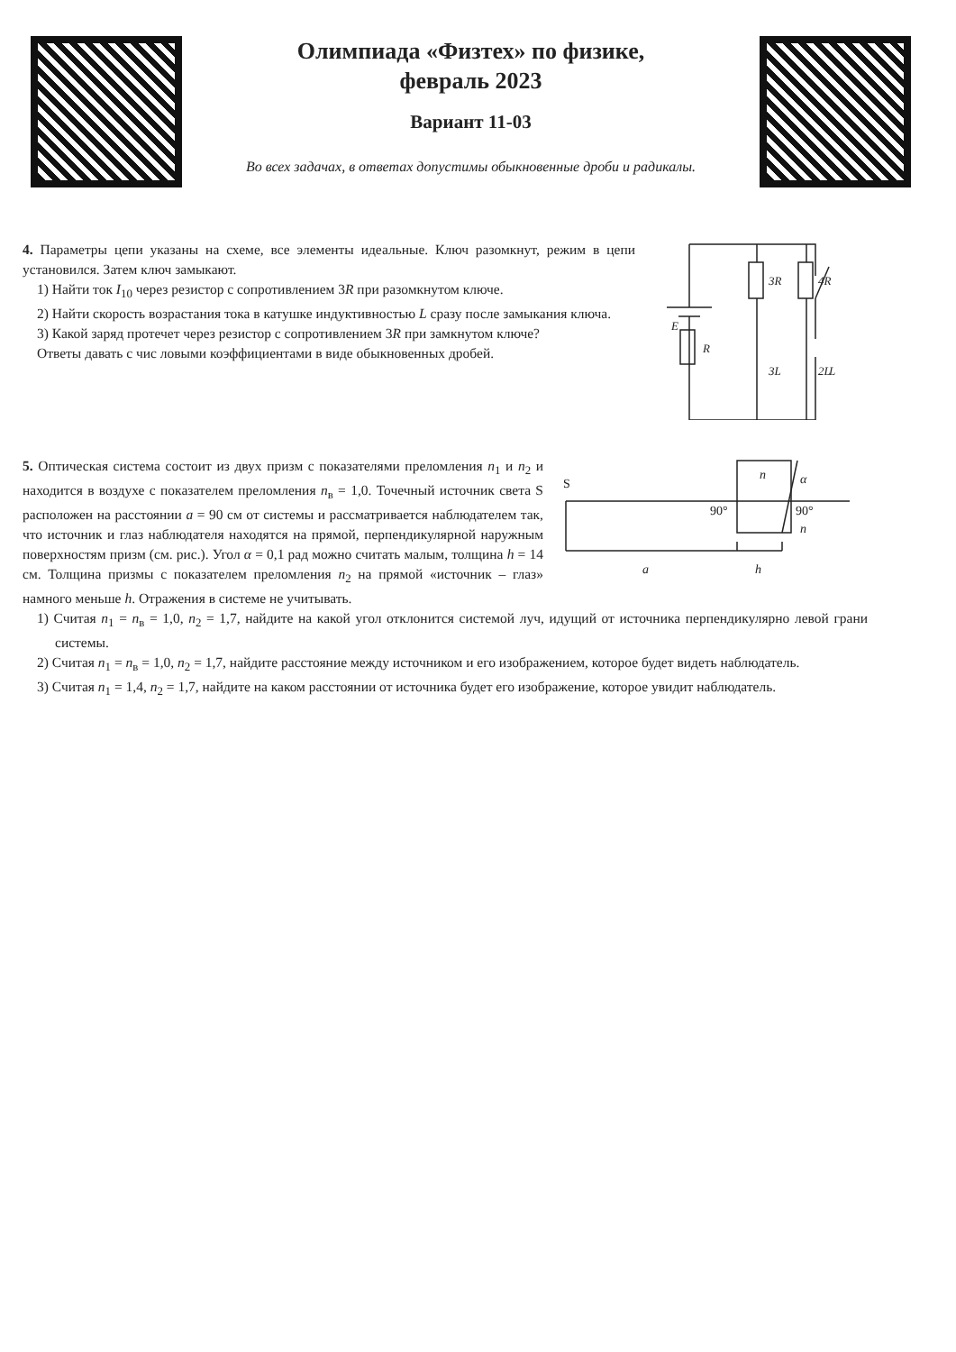Олимпиада «Физтех» по физике,
февраль 2023
Вариант 11-03
Во всех задачах, в ответах допустимы обыкновенные дроби и радикалы.
4. Параметры цепи указаны на схеме, все элементы идеальные. Ключ разомкнут, режим в цепи установился. Затем ключ замыкают.
1) Найти ток I<sub>10</sub> через резистор с сопротивлением 3R при разомкнутом ключе.
2) Найти скорость возрастания тока в катушке индуктивностью L сразу после замыкания ключа.
3) Какой заряд протечет через резистор с сопротивлением 3R при замкнутом ключе?
Ответы давать с чис ловыми коэффициентами в виде обыкновенных дробей.
E
R
3R
4R
3L
2L
L
S
n
α
90°
90°
n
a
h
5. Оптическая система состоит из двух призм с показателями преломления n<sub>1</sub> и n<sub>2</sub> и находится в воздухе с показателем преломления n<sub>в</sub> = 1,0. Точечный источник света S расположен на расстоянии a = 90 см от системы и рассматривается наблюдателем так, что источник и глаз наблюдателя находятся на прямой, перпендикулярной наружным поверхностям призм (см. рис.). Угол α = 0,1 рад можно считать малым, толщина h = 14 см. Толщина призмы с показателем преломления n<sub>2</sub> на прямой «источник – глаз» намного меньше h. Отражения в системе не учитывать.
1) Считая n<sub>1</sub> = n<sub>в</sub> = 1,0, n<sub>2</sub> = 1,7, найдите на какой угол отклонится системой луч, идущий от источника перпендикулярно левой грани системы.
2) Считая n<sub>1</sub> = n<sub>в</sub> = 1,0, n<sub>2</sub> = 1,7, найдите расстояние между источником и его изображением, которое будет видеть наблюдатель.
3) Считая n<sub>1</sub> = 1,4, n<sub>2</sub> = 1,7, найдите на каком расстоянии от источника будет его изображение, которое увидит наблюдатель.